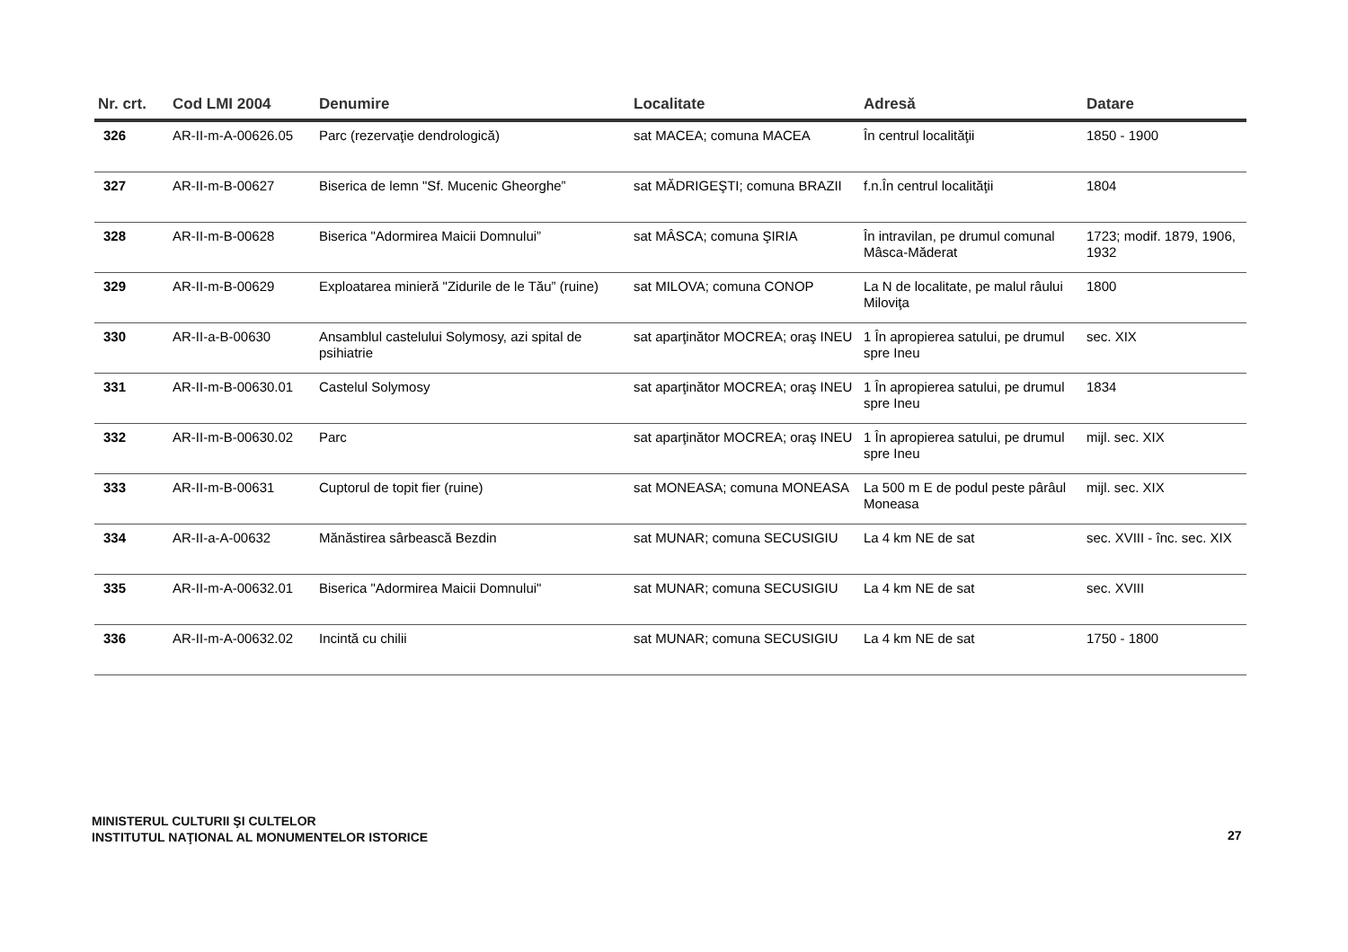| Nr. crt. | Cod LMI 2004 | Denumire | Localitate | Adresă | Datare |
| --- | --- | --- | --- | --- | --- |
| 326 | AR-II-m-A-00626.05 | Parc (rezervaţie dendrologică) | sat MACEA; comuna MACEA | În centrul localităţii | 1850 - 1900 |
| 327 | AR-II-m-B-00627 | Biserica de lemn "Sf. Mucenic Gheorghe” | sat MĂDRIGEŞTI; comuna BRAZII | f.n.În centrul localităţii | 1804 |
| 328 | AR-II-m-B-00628 | Biserica "Adormirea Maicii Domnului” | sat MÂSCA; comuna ŞIRIA | În intravilan, pe drumul comunal Mâsca-Măderat | 1723; modif. 1879, 1906, 1932 |
| 329 | AR-II-m-B-00629 | Exploatarea minieră "Zidurile de le Tău” (ruine) | sat MILOVA; comuna CONOP | La N de localitate, pe malul râului Miloviţa | 1800 |
| 330 | AR-II-a-B-00630 | Ansamblul castelului Solymosy, azi spital de psihiatrie | sat aparţinător MOCREA; oraş INEU | 1 În apropierea satului, pe drumul spre Ineu | sec. XIX |
| 331 | AR-II-m-B-00630.01 | Castelul Solymosy | sat aparţinător MOCREA; oraş INEU | 1 În apropierea satului, pe drumul spre Ineu | 1834 |
| 332 | AR-II-m-B-00630.02 | Parc | sat aparţinător MOCREA; oraş INEU | 1 În apropierea satului, pe drumul spre Ineu | mijl. sec. XIX |
| 333 | AR-II-m-B-00631 | Cuptorul de topit fier (ruine) | sat MONEASA; comuna MONEASA | La 500 m E de podul peste pârâul Moneasa | mijl. sec. XIX |
| 334 | AR-II-a-A-00632 | Mănăstirea sârbească Bezdin | sat MUNAR; comuna SECUSIGIU | La 4 km NE de sat | sec. XVIII - înc. sec. XIX |
| 335 | AR-II-m-A-00632.01 | Biserica "Adormirea Maicii Domnului" | sat MUNAR; comuna SECUSIGIU | La 4 km NE de sat | sec. XVIII |
| 336 | AR-II-m-A-00632.02 | Incintă cu chilii | sat MUNAR; comuna SECUSIGIU | La 4 km NE de sat | 1750 - 1800 |
MINISTERUL CULTURII ŞI CULTELOR
INSTITUTUL NAŢIONAL AL MONUMENTELOR ISTORICE
27